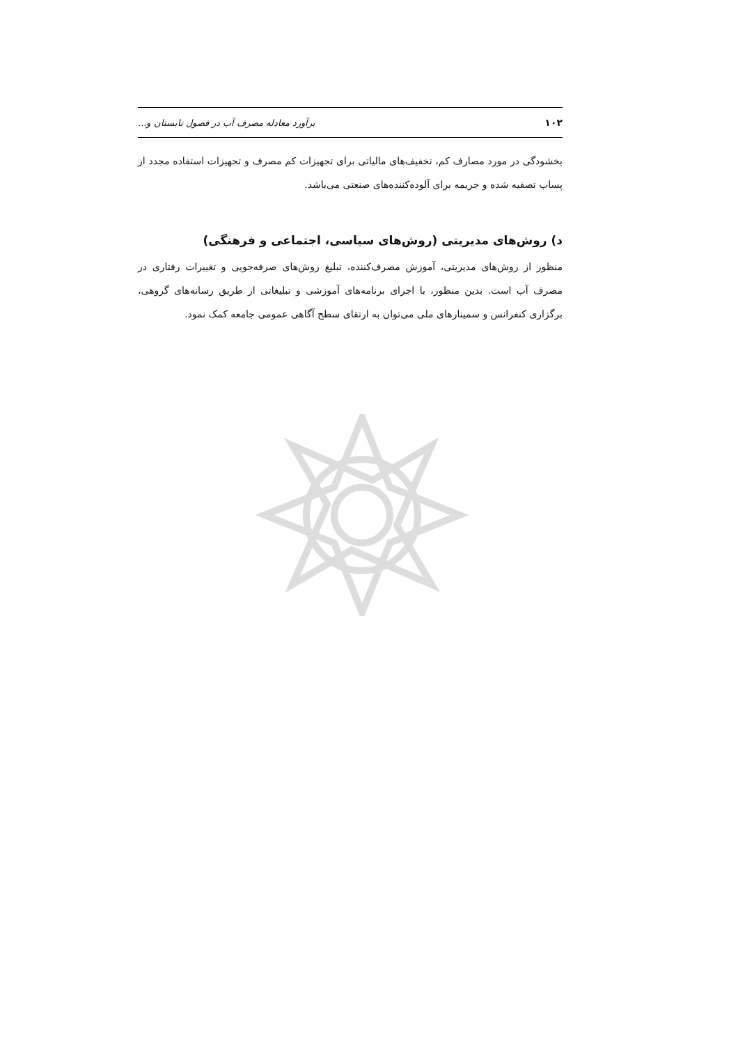۱۰۲ برآورد معادله مصرف آب در فصول تابستان و...
بخشودگی در مورد مصارف کم، تخفیف‌های مالیاتی برای تجهیزات کم مصرف و تجهیزات استفاده مجدد از پساب تصفیه شده و جریمه برای آلوده‌کننده‌های صنعتی می‌باشد.
د) روش‌های مدیریتی (روش‌های سیاسی، اجتماعی و فرهنگی)
منظور از روش‌های مدیریتی، آموزش مصرف‌کننده، تبلیغ روش‌های صرفه‌جویی و تغییرات رفتاری در مصرف آب است. بدین منظور، با اجرای برنامه‌های آموزشی و تبلیغاتی از طریق رسانه‌های گروهی، برگزاری کنفرانس و سمینارهای ملی می‌توان به ارتقای سطح آگاهی عمومی جامعه کمک نمود.